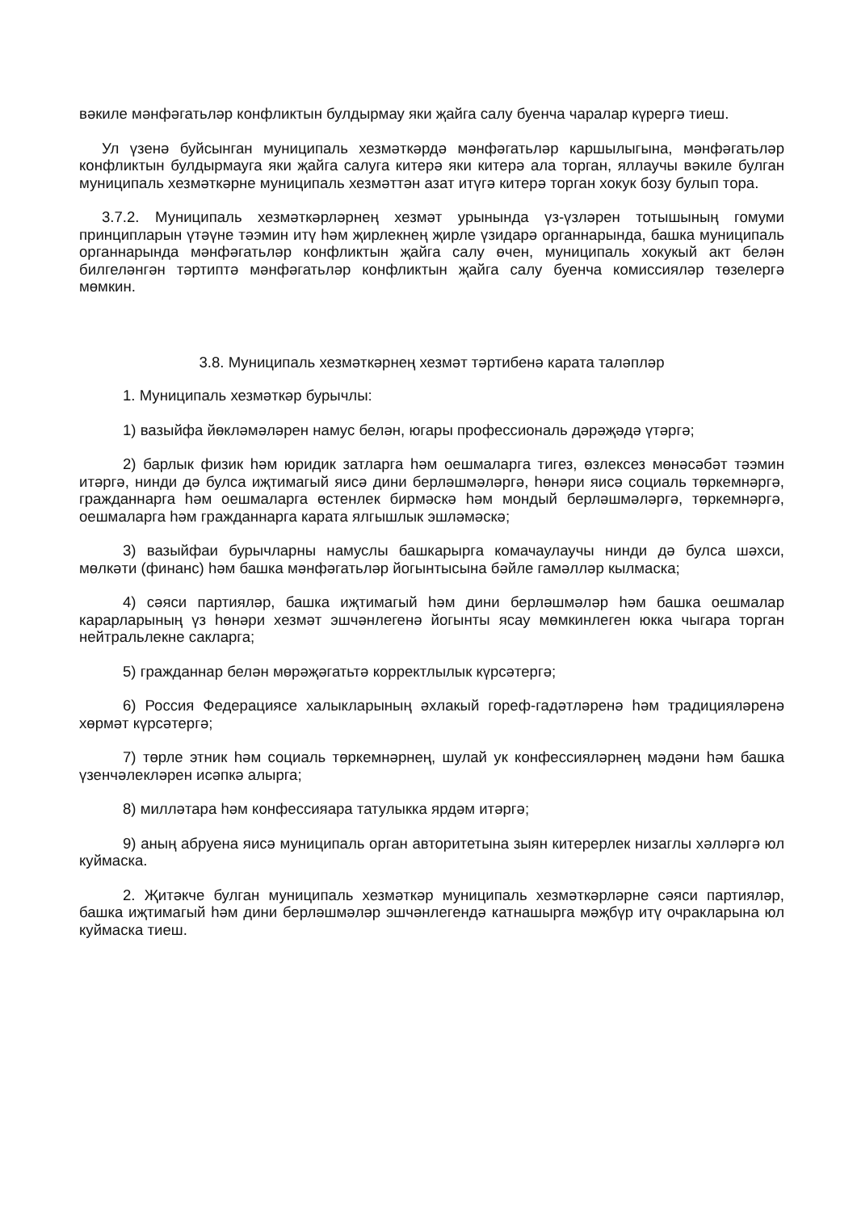вәкиле мәнфәгатьләр конфликтын булдырмау яки җайга салу буенча чаралар күрергә тиеш.
Ул үзенә буйсынган муниципаль хезмәткәрдә мәнфәгатьләр каршылыгына, мәнфәгатьләр конфликтын булдырмауга яки җайга салуга китерә яки китерә ала торган, яллаучы вәкиле булган муниципаль хезмәткәрне муниципаль хезмәттән азат итүгә китерә торган хокук бозу булып тора.
3.7.2. Муниципаль хезмәткәрләрнең хезмәт урынында үз-үзләрен тотышының гомуми принципларын үтәүне тәэмин итү һәм җирлекнең җирле үзидарә органнарында, башка муниципаль органнарында мәнфәгатьләр конфликтын җайга салу өчен, муниципаль хокукый акт белән билгеләнгән тәртиптә мәнфәгатьләр конфликтын җайга салу буенча комиссияләр төзелергә мөмкин.
3.8. Муниципаль хезмәткәрнең хезмәт тәртибенә карата таләпләр
1. Муниципаль хезмәткәр бурычлы:
1) вазыйфа йөкләмәләрен намус белән, югары профессиональ дәрәҗәдә үтәргә;
2) барлык физик һәм юридик затларга һәм оешмаларга тигез, өзлексез мөнәсәбәт тәэмин итәргә, нинди дә булса иҗтимагый яисә дини берләшмәләргә, һөнәри яисә социаль төркемнәргә, гражданнарга һәм оешмаларга өстенлек бирмәскә һәм мондый берләшмәләргә, төркемнәргә, оешмаларга һәм гражданнарга карата ялгышлык эшләмәскә;
3) вазыйфаи бурычларны намуслы башкарырга комачаулаучы нинди дә булса шәхси, мөлкәти (финанс) һәм башка мәнфәгатьләр йогынтысына бәйле гамәлләр кылмаска;
4) сәяси партияләр, башка иҗтимагый һәм дини берләшмәләр һәм башка оешмалар карарларының үз һөнәри хезмәт эшчәнлегенә йогынты ясау мөмкинлеген юкка чыгара торган нейтральлекне сакларга;
5) гражданнар белән мөрәҗәгатьтә корректлылык күрсәтергә;
6) Россия Федерациясе халыкларының әхлакый гореф-гадәтләренә һәм традицияләренә хөрмәт күрсәтергә;
7) төрле этник һәм социаль төркемнәрнең, шулай ук конфессияләрнең мәдәни һәм башка үзенчәлекләрен исәпкә алырга;
8) милләтара һәм конфессияара татулыкка ярдәм итәргә;
9) аның абруена яисә муниципаль орган авторитетына зыян китерерлек низаглы хәлләргә юл куймаска.
2. Җитәкче булган муниципаль хезмәткәр муниципаль хезмәткәрләрне сәяси партияләр, башка иҗтимагый һәм дини берләшмәләр эшчәнлегендә катнашырга мәҗбүр итү очракларына юл куймаска тиеш.